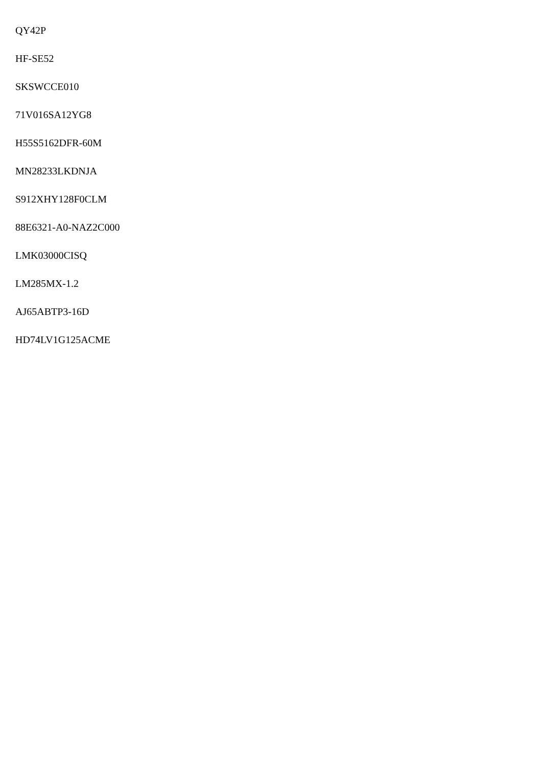QY42P
HF-SE52
SKSWCCE010
71V016SA12YG8
H55S5162DFR-60M
MN28233LKDNJA
S912XHY128F0CLM
88E6321-A0-NAZ2C000
LMK03000CISQ
LM285MX-1.2
AJ65ABTP3-16D
HD74LV1G125ACME